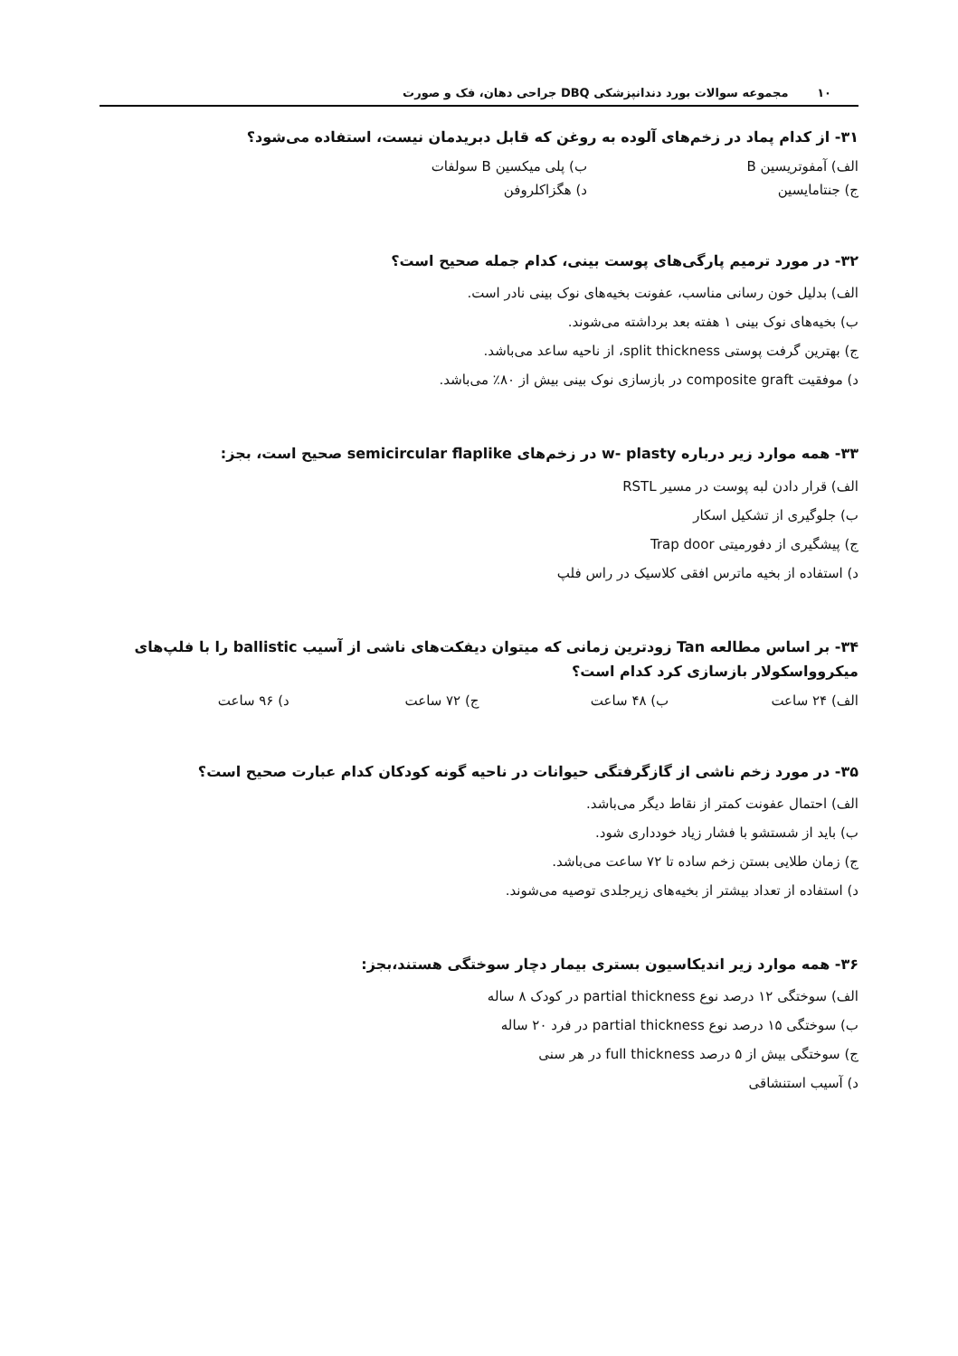۱۰ مجموعه سوالات بورد دندانپزشکی DBQ جراحی دهان، فک و صورت
۳۱- از کدام پماد در زخم‌های آلوده به روغن که قابل دبریدمان نیست، استفاده می‌شود؟
الف) آمفوتریسین B ب) پلی میکسین B سولفات
ج) جنتامایسین د) هگزاکلروفن
۳۲- در مورد ترمیم پارگی‌های پوست بینی، کدام جمله صحیح است؟
الف) بدلیل خون رسانی مناسب، عفونت بخیه‌های نوک بینی نادر است.
ب) بخیه‌های نوک بینی ۱ هفته بعد برداشته می‌شوند.
ج) بهترین گرفت پوستی split thickness، از ناحیه ساعد می‌باشد.
د) موفقیت composite graft در بازسازی نوک بینی بیش از ۸۰٪ می‌باشد.
۳۳- همه موارد زیر درباره w- plasty در زخم‌های semicircular flaplike صحیح است، بجز:
الف) قرار دادن لبه پوست در مسیر RSTL
ب) جلوگیری از تشکیل اسکار
ج) پیشگیری از دفورمیتی Trap door
د) استفاده از بخیه ماترس افقی کلاسیک در راس فلپ
۳۴- بر اساس مطالعه Tan زودترین زمانی که میتوان دیفکت‌های ناشی از آسیب ballistic را با فلپ‌های میکروواسکولار بازسازی کرد کدام است؟
الف) ۲۴ ساعت ب) ۴۸ ساعت ج) ۷۲ ساعت د) ۹۶ ساعت
۳۵- در مورد زخم ناشی از گازگرفتگی حیوانات در ناحیه گونه کودکان کدام عبارت صحیح است؟
الف) احتمال عفونت کمتر از نقاط دیگر می‌باشد.
ب) باید از شستشو با فشار زیاد خودداری شود.
ج) زمان طلایی بستن زخم ساده تا ۷۲ ساعت می‌باشد.
د) استفاده از تعداد بیشتر از بخیه‌های زیرجلدی توصیه می‌شوند.
۳۶- همه موارد زیر اندیکاسیون بستری بیمار دچار سوختگی هستند،بجز:
الف) سوختگی ۱۲ درصد نوع partial thickness در کودک ۸ ساله
ب) سوختگی ۱۵ درصد نوع partial thickness در فرد ۲۰ ساله
ج) سوختگی بیش از ۵ درصد full thickness در هر سنی
د) آسیب استنشاقی